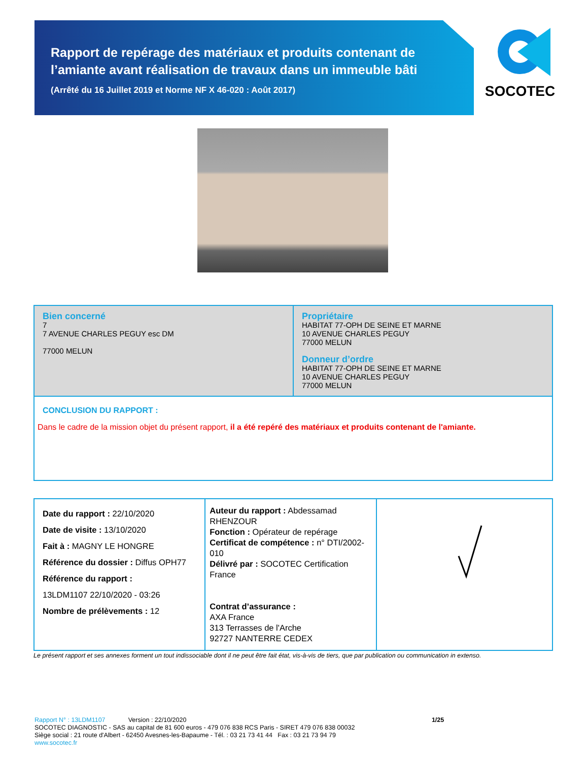Rapport de repérage des matériaux et produits contenant de l’amiante avant réalisation de travaux dans un immeuble bâti
(Arrêté du 16 Juillet 2019 et Norme NF X 46-020 : Août 2017)
SOCOTEC
| Bien concerné 7 7 AVENUE CHARLES PEGUY esc DM 77000 MELUN | Propriétaire HABITAT 77-OPH DE SEINE ET MARNE 10 AVENUE CHARLES PEGUY 77000 MELUN Donneur d’ordre HABITAT 77-OPH DE SEINE ET MARNE 10 AVENUE CHARLES PEGUY 77000 MELUN |
| CONCLUSION DU RAPPORT : Dans le cadre de la mission objet du présent rapport, il a été repéré des matériaux et produits contenant de l'amiante. | |
| Date du rapport : 22/10/2020 Date de visite : 13/10/2020 Fait à : MAGNY LE HONGRE Référence du dossier : Diffus OPH77 Référence du rapport : 13LDM1107 22/10/2020 - 03:26 Nombre de prélèvements : 12 | Auteur du rapport : Abdessamad RHENZOUR Fonction : Opérateur de repérage Certificat de compétence : n° DTI/2002-010 Délivré par : SOCOTEC Certification France Contrat d’assurance : AXA France 313 Terrasses de l'Arche 92727 NANTERRE CEDEX | |
Le présent rapport et ses annexes forment un tout indissociable dont il ne peut être fait état, vis-à-vis de tiers, que par publication ou communication in extenso.
Rapport N° : 13LDM1107 Version : 22/10/2020 1/25
SOCOTEC DIAGNOSTIC - SAS au capital de 81 600 euros - 479 076 838 RCS Paris - SIRET 479 076 838 00032
Siège social : 21 route d'Albert - 62450 Avesnes-les-Bapaume - Tél. : 03 21 73 41 44 Fax : 03 21 73 94 79
www.socotec.fr